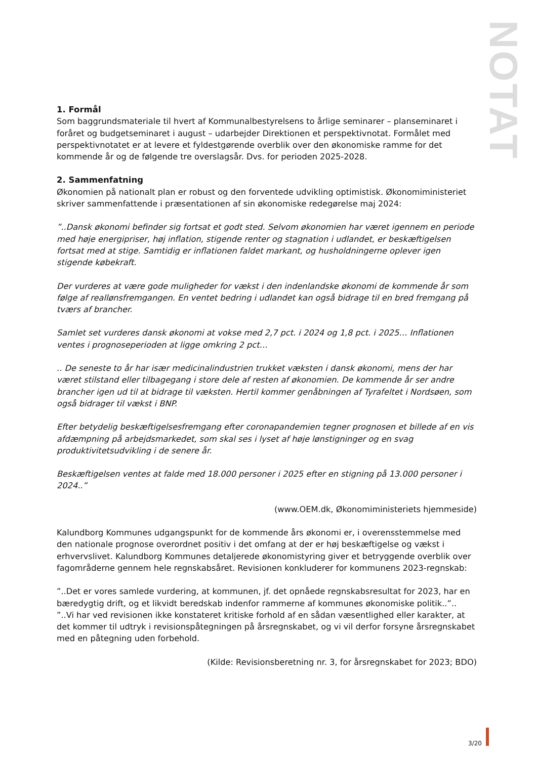NOTAT
1. Formål
Som baggrundsmateriale til hvert af Kommunalbestyrelsens to årlige seminarer – planseminaret i foråret og budgetseminaret i august – udarbejder Direktionen et perspektivnotat. Formålet med perspektivnotatet er at levere et fyldestgørende overblik over den økonomiske ramme for det kommende år og de følgende tre overslagsår. Dvs. for perioden 2025-2028.
2. Sammenfatning
Økonomien på nationalt plan er robust og den forventede udvikling optimistisk. Økonomiministeriet skriver sammenfattende i præsentationen af sin økonomiske redegørelse maj 2024:
”..Dansk økonomi befinder sig fortsat et godt sted. Selvom økonomien har været igennem en periode med høje energipriser, høj inflation, stigende renter og stagnation i udlandet, er beskæftigelsen fortsat med at stige. Samtidig er inflationen faldet markant, og husholdningerne oplever igen stigende købekraft.
Der vurderes at være gode muligheder for vækst i den indenlandske økonomi de kommende år som følge af reallønsfremgangen. En ventet bedring i udlandet kan også bidrage til en bred fremgang på tværs af brancher.
Samlet set vurderes dansk økonomi at vokse med 2,7 pct. i 2024 og 1,8 pct. i 2025… Inflationen ventes i prognoseperioden at ligge omkring 2 pct…
.. De seneste to år har især medicinalindustrien trukket væksten i dansk økonomi, mens der har været stilstand eller tilbagegang i store dele af resten af økonomien. De kommende år ser andre brancher igen ud til at bidrage til væksten. Hertil kommer genåbningen af Tyrafeltet i Nordsøen, som også bidrager til vækst i BNP.
Efter betydelig beskæftigelsesfremgang efter coronapandemien tegner prognosen et billede af en vis afdæmpning på arbejdsmarkedet, som skal ses i lyset af høje lønstigninger og en svag produktivitetsudvikling i de senere år.
Beskæftigelsen ventes at falde med 18.000 personer i 2025 efter en stigning på 13.000 personer i 2024..”
(www.OEM.dk, Økonomiministeriets hjemmeside)
Kalundborg Kommunes udgangspunkt for de kommende års økonomi er, i overensstemmelse med den nationale prognose overordnet positiv i det omfang at der er høj beskæftigelse og vækst i erhvervslivet. Kalundborg Kommunes detaljerede økonomistyring giver et betryggende overblik over fagområderne gennem hele regnskabsåret. Revisionen konkluderer for kommunens 2023-regnskab:
”..Det er vores samlede vurdering, at kommunen, jf. det opnåede regnskabsresultat for 2023, har en bæredygtig drift, og et likvidt beredskab indenfor rammerne af kommunes økonomiske politik..”..
”..Vi har ved revisionen ikke konstateret kritiske forhold af en sådan væsentlighed eller karakter, at det kommer til udtryk i revisionspåtegningen på årsregnskabet, og vi vil derfor forsyne årsregnskabet med en påtegning uden forbehold.
(Kilde: Revisionsberetning nr. 3, for årsregnskabet for 2023; BDO)
3/20